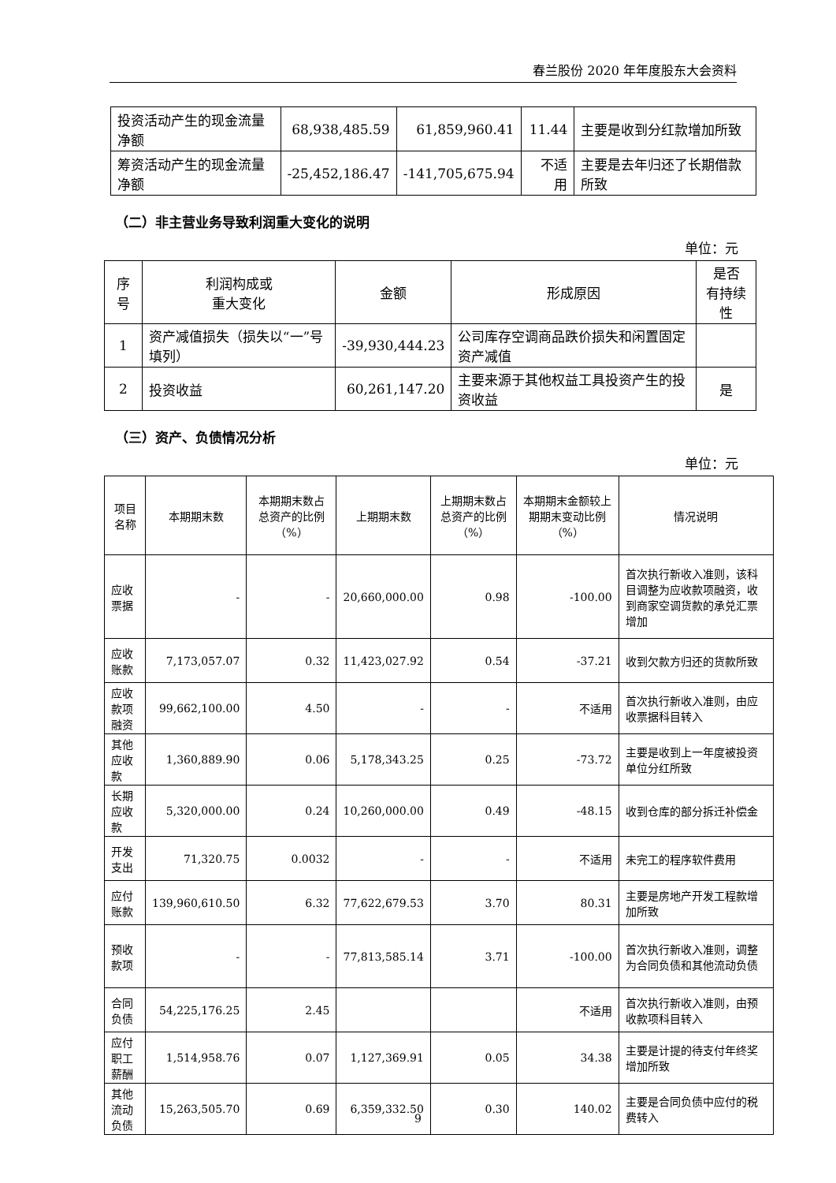春兰股份 2020 年年度股东大会资料
| 投资活动产生的现金流量净额 | 68,938,485.59 | 61,859,960.41 | 11.44 | 主要是收到分红款增加所致 |
| 筹资活动产生的现金流量净额 | -25,452,186.47 | -141,705,675.94 | 不适用 | 主要是去年归还了长期借款所致 |
（二）非主营业务导致利润重大变化的说明
单位：元
| 序号 | 利润构成或 重大变化 | 金额 | 形成原因 | 是否 有持续性 |
| --- | --- | --- | --- | --- |
| 1 | 资产减值损失（损失以“一”号填列） | -39,930,444.23 | 公司库存空调商品跌价损失和闲置固定资产减值 | |
| 2 | 投资收益 | 60,261,147.20 | 主要来源于其他权益工具投资产生的投资收益 | 是 |
（三）资产、负债情况分析
单位：元
| 项目名称 | 本期期末数 | 本期期末数占总资产的比例（%） | 上期期末数 | 上期期末数占总资产的比例（%） | 本期期末金额较上期期末变动比例（%） | 情况说明 |
| --- | --- | --- | --- | --- | --- | --- |
| 应收票据 | - | - | 20,660,000.00 | 0.98 | -100.00 | 首次执行新收入准则，该科目调整为应收款项融资，收到商家空调货款的承兑汇票增加 |
| 应收账款 | 7,173,057.07 | 0.32 | 11,423,027.92 | 0.54 | -37.21 | 收到欠款方归还的货款所致 |
| 应收款项融资 | 99,662,100.00 | 4.50 | - | - | 不适用 | 首次执行新收入准则，由应收票据科目转入 |
| 其他应收款 | 1,360,889.90 | 0.06 | 5,178,343.25 | 0.25 | -73.72 | 主要是收到上一年度被投资单位分红所致 |
| 长期应收款 | 5,320,000.00 | 0.24 | 10,260,000.00 | 0.49 | -48.15 | 收到仓库的部分拆迁补偿金 |
| 开发支出 | 71,320.75 | 0.0032 | - | - | 不适用 | 未完工的程序软件费用 |
| 应付账款 | 139,960,610.50 | 6.32 | 77,622,679.53 | 3.70 | 80.31 | 主要是房地产开发工程款增加所致 |
| 预收款项 | - | - | 77,813,585.14 | 3.71 | -100.00 | 首次执行新收入准则，调整为合同负债和其他流动负债 |
| 合同负债 | 54,225,176.25 | 2.45 | | | 不适用 | 首次执行新收入准则，由预收款项科目转入 |
| 应付职工薪酬 | 1,514,958.76 | 0.07 | 1,127,369.91 | 0.05 | 34.38 | 主要是计提的待支付年终奖增加所致 |
| 其他流动负债 | 15,263,505.70 | 0.69 | 6,359,332.50 | 0.30 | 140.02 | 主要是合同负债中应付的税费转入 |
9